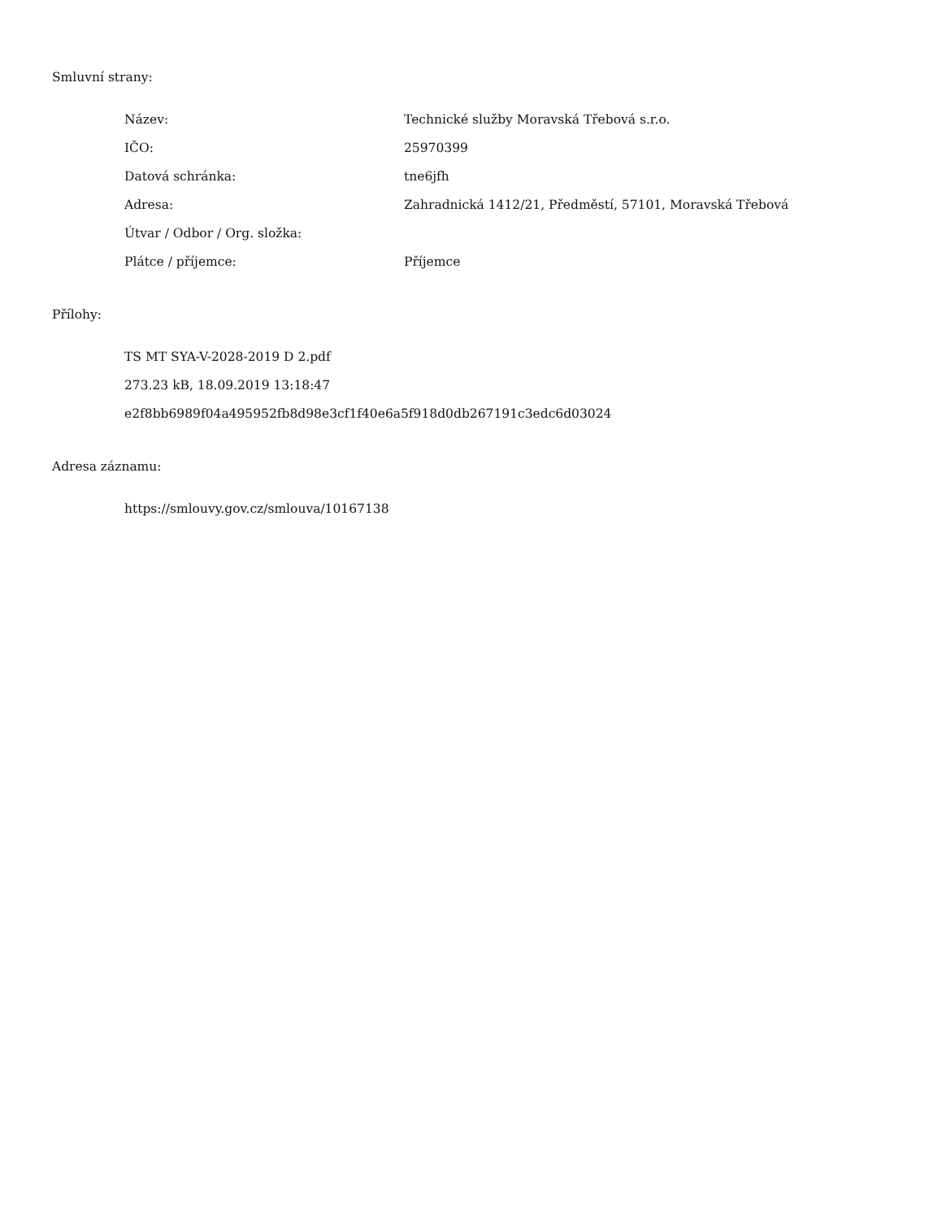Smluvní strany:
| Název: | Technické služby Moravská Třebová s.r.o. |
| IČO: | 25970399 |
| Datová schránka: | tne6jfh |
| Adresa: | Zahradnická 1412/21, Předměstí, 57101, Moravská Třebová |
| Útvar / Odbor / Org. složka: | |
| Plátce / příjemce: | Příjemce |
Přílohy:
TS MT SYA-V-2028-2019 D 2.pdf
273.23 kB, 18.09.2019 13:18:47
e2f8bb6989f04a495952fb8d98e3cf1f40e6a5f918d0db267191c3edc6d03024
Adresa záznamu:
https://smlouvy.gov.cz/smlouva/10167138